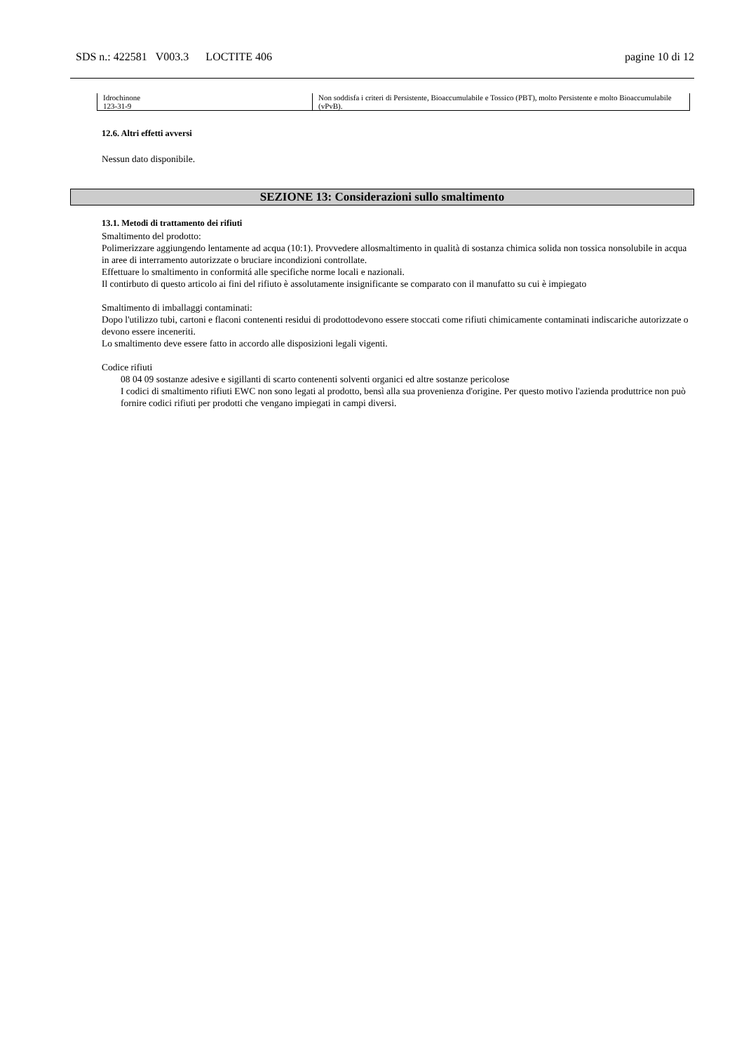SDS n.: 422581 V003.3 LOCTITE 406 pagine 10 di 12
| Idrochinone 123-31-9 | Non soddisfa i criteri di Persistente, Bioaccumulabile e Tossico (PBT), molto Persistente e molto Bioaccumulabile (vPvB). |
12.6. Altri effetti avversi
Nessun dato disponibile.
SEZIONE 13: Considerazioni sullo smaltimento
13.1. Metodi di trattamento dei rifiuti
Smaltimento del prodotto:
Polimerizzare aggiungendo lentamente ad acqua (10:1). Provvedere allosmaltimento in qualità di sostanza chimica solida non tossica nonsolubile in acqua in aree di interramento autorizzate o bruciare incondizioni controllate.
Effettuare lo smaltimento in conformitá alle specifiche norme locali e nazionali.
Il contirbuto di questo articolo ai fini del rifiuto è assolutamente insignificante se comparato con il manufatto su cui è impiegato
Smaltimento di imballaggi contaminati:
Dopo l'utilizzo tubi, cartoni e flaconi contenenti residui di prodottodevono essere stoccati come rifiuti chimicamente contaminati indiscariche autorizzate o devono essere inceneriti.
Lo smaltimento deve essere fatto in accordo alle disposizioni legali vigenti.
Codice rifiuti
08 04 09 sostanze adesive e sigillanti di scarto contenenti solventi organici ed altre sostanze pericolose
I codici di smaltimento rifiuti EWC non sono legati al prodotto, bensì alla sua provenienza d'origine. Per questo motivo l'azienda produttrice non può fornire codici rifiuti per prodotti che vengano impiegati in campi diversi.